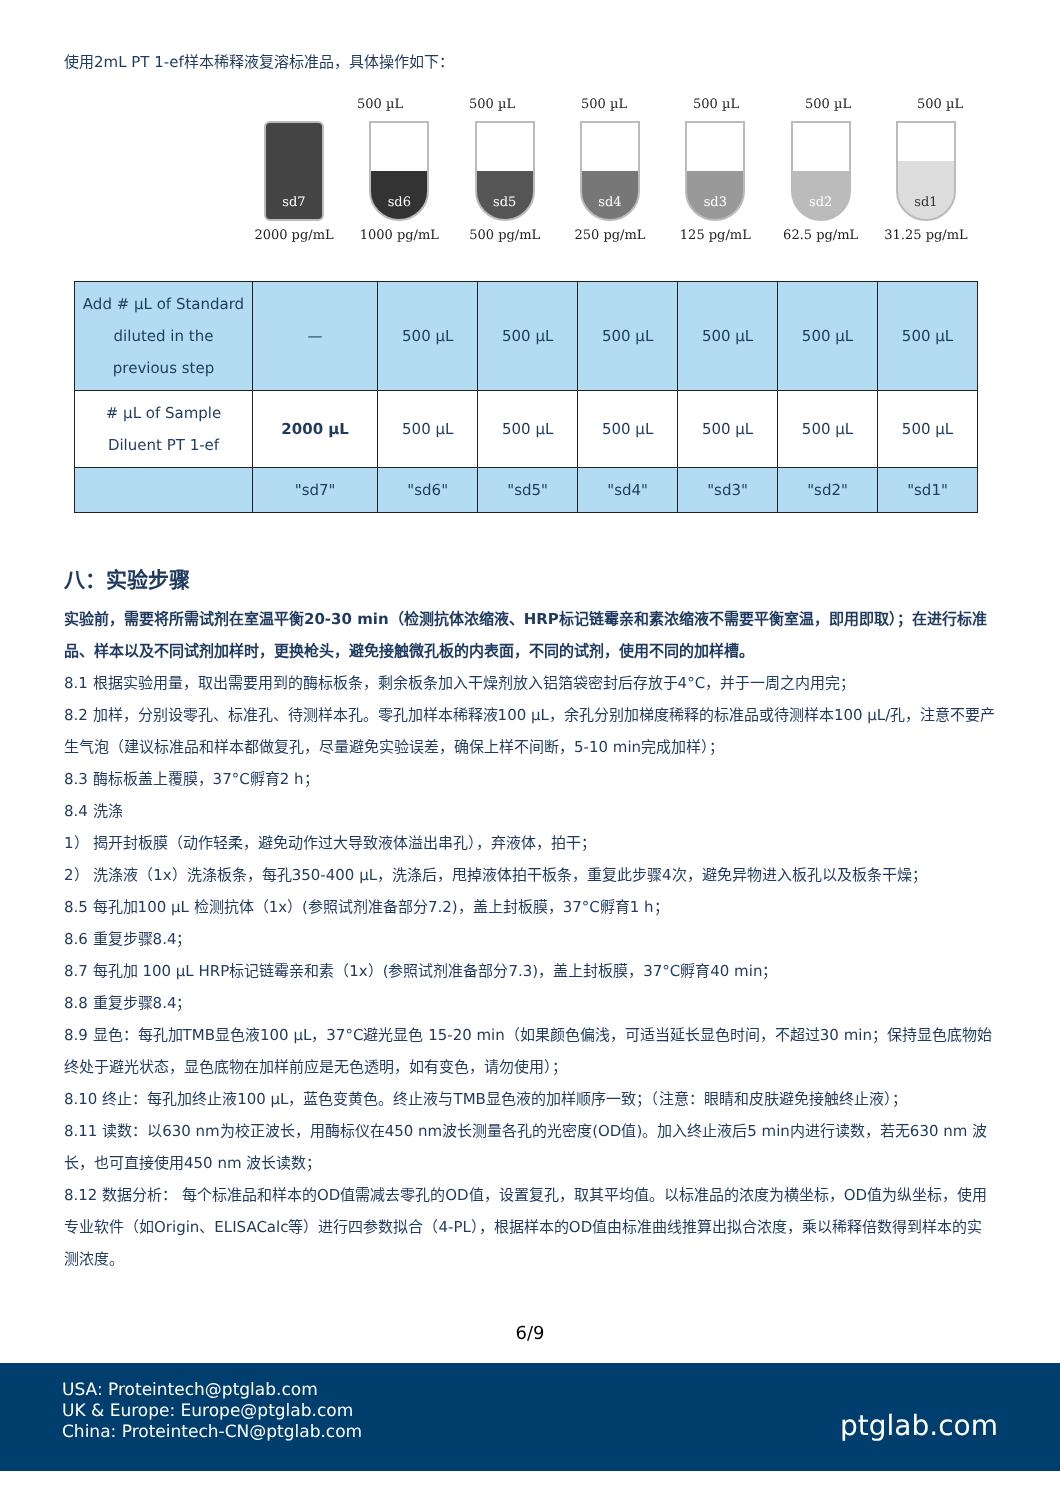使用2mL PT 1-ef样本稀释液复溶标准品，具体操作如下：
500 µL 500 µL 500 µL 500 µL 500 µL 500 µL
sd7
2000 pg/mL
sd6
1000 pg/mL
sd5
500 pg/mL
sd4
250 pg/mL
sd3
125 pg/mL
sd2
62.5 pg/mL
sd1
31.25 pg/mL
| Add # µL of Standard diluted in the previous step | — | 500 µL | 500 µL | 500 µL | 500 µL | 500 µL | 500 µL |
| # µL of Sample Diluent PT 1-ef | 2000 µL | 500 µL | 500 µL | 500 µL | 500 µL | 500 µL | 500 µL |
| | "sd7" | "sd6" | "sd5" | "sd4" | "sd3" | "sd2" | "sd1" |
八：实验步骤
实验前，需要将所需试剂在室温平衡20-30 min（检测抗体浓缩液、HRP标记链霉亲和素浓缩液不需要平衡室温，即用即取）；在进行标准品、样本以及不同试剂加样时，更换枪头，避免接触微孔板的内表面，不同的试剂，使用不同的加样槽。
8.1 根据实验用量，取出需要用到的酶标板条，剩余板条加入干燥剂放入铝箔袋密封后存放于4°C，并于一周之内用完；
8.2 加样，分别设零孔、标准孔、待测样本孔。零孔加样本稀释液100 µL，余孔分别加梯度稀释的标准品或待测样本100 µL/孔，注意不要产生气泡（建议标准品和样本都做复孔，尽量避免实验误差，确保上样不间断，5-10 min完成加样）；
8.3 酶标板盖上覆膜，37°C孵育2 h；
8.4 洗涤
1） 揭开封板膜（动作轻柔，避免动作过大导致液体溢出串孔），弃液体，拍干；
2） 洗涤液（1x）洗涤板条，每孔350-400 µL，洗涤后，甩掉液体拍干板条，重复此步骤4次，避免异物进入板孔以及板条干燥；
8.5 每孔加100 µL 检测抗体（1x）(参照试剂准备部分7.2)，盖上封板膜，37°C孵育1 h；
8.6 重复步骤8.4；
8.7 每孔加 100 µL HRP标记链霉亲和素（1x）(参照试剂准备部分7.3)，盖上封板膜，37°C孵育40 min；
8.8 重复步骤8.4；
8.9 显色：每孔加TMB显色液100 µL，37°C避光显色 15-20 min（如果颜色偏浅，可适当延长显色时间，不超过30 min；保持显色底物始终处于避光状态，显色底物在加样前应是无色透明，如有变色，请勿使用）；
8.10 终止：每孔加终止液100 µL，蓝色变黄色。终止液与TMB显色液的加样顺序一致；（注意：眼睛和皮肤避免接触终止液）；
8.11 读数：以630 nm为校正波长，用酶标仪在450 nm波长测量各孔的光密度(OD值)。加入终止液后5 min内进行读数，若无630 nm 波长，也可直接使用450 nm 波长读数；
8.12 数据分析： 每个标准品和样本的OD值需减去零孔的OD值，设置复孔，取其平均值。以标准品的浓度为横坐标，OD值为纵坐标，使用专业软件（如Origin、ELISACalc等）进行四参数拟合（4-PL），根据样本的OD值由标准曲线推算出拟合浓度，乘以稀释倍数得到样本的实测浓度。
6/9
USA: Proteintech@ptglab.com
UK & Europe: Europe@ptglab.com
China: Proteintech-CN@ptglab.com ptglab.com